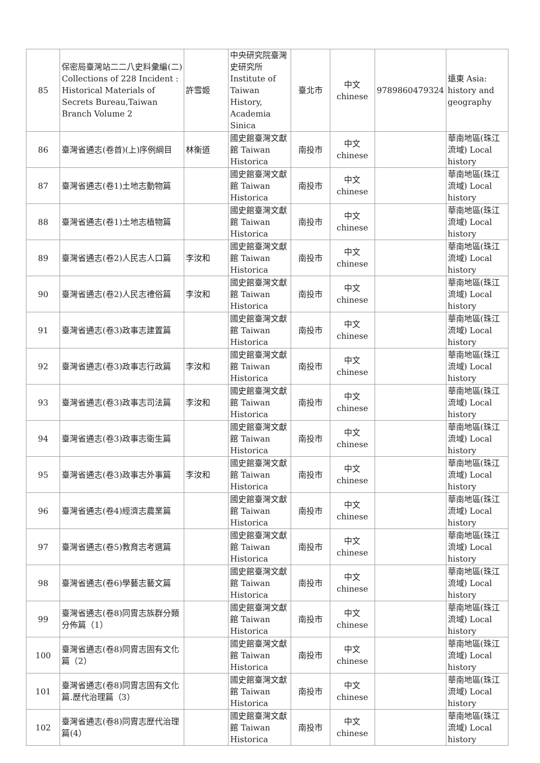| 85 | 保密局臺灣站二二八史料彙編(二) Collections of 228 Incident : Historical Materials of Secrets Bureau,Taiwan Branch Volume 2 | 許雪姬 | 中央研究院臺灣史研究所 Institute of Taiwan History, Academia Sinica | 臺北市 | 中文 chinese | 9789860479324 | 遠東 Asia: history and geography |
| 86 | 臺灣省通志(卷首)(上)序例綱目 | 林衡道 | 國史館臺灣文獻館 Taiwan Historica | 南投市 | 中文 chinese | | 華南地區(珠江流域) Local history |
| 87 | 臺灣省通志(卷1)土地志動物篇 | | 國史館臺灣文獻館 Taiwan Historica | 南投市 | 中文 chinese | | 華南地區(珠江流域) Local history |
| 88 | 臺灣省通志(卷1)土地志植物篇 | | 國史館臺灣文獻館 Taiwan Historica | 南投市 | 中文 chinese | | 華南地區(珠江流域) Local history |
| 89 | 臺灣省通志(卷2)人民志人口篇 | 李汝和 | 國史館臺灣文獻館 Taiwan Historica | 南投市 | 中文 chinese | | 華南地區(珠江流域) Local history |
| 90 | 臺灣省通志(卷2)人民志禮俗篇 | 李汝和 | 國史館臺灣文獻館 Taiwan Historica | 南投市 | 中文 chinese | | 華南地區(珠江流域) Local history |
| 91 | 臺灣省通志(卷3)政事志建置篇 | | 國史館臺灣文獻館 Taiwan Historica | 南投市 | 中文 chinese | | 華南地區(珠江流域) Local history |
| 92 | 臺灣省通志(卷3)政事志行政篇 | 李汝和 | 國史館臺灣文獻館 Taiwan Historica | 南投市 | 中文 chinese | | 華南地區(珠江流域) Local history |
| 93 | 臺灣省通志(卷3)政事志司法篇 | 李汝和 | 國史館臺灣文獻館 Taiwan Historica | 南投市 | 中文 chinese | | 華南地區(珠江流域) Local history |
| 94 | 臺灣省通志(卷3)政事志衛生篇 | | 國史館臺灣文獻館 Taiwan Historica | 南投市 | 中文 chinese | | 華南地區(珠江流域) Local history |
| 95 | 臺灣省通志(卷3)政事志外事篇 | 李汝和 | 國史館臺灣文獻館 Taiwan Historica | 南投市 | 中文 chinese | | 華南地區(珠江流域) Local history |
| 96 | 臺灣省通志(卷4)經濟志農業篇 | | 國史館臺灣文獻館 Taiwan Historica | 南投市 | 中文 chinese | | 華南地區(珠江流域) Local history |
| 97 | 臺灣省通志(卷5)教育志考選篇 | | 國史館臺灣文獻館 Taiwan Historica | 南投市 | 中文 chinese | | 華南地區(珠江流域) Local history |
| 98 | 臺灣省通志(卷6)學藝志藝文篇 | | 國史館臺灣文獻館 Taiwan Historica | 南投市 | 中文 chinese | | 華南地區(珠江流域) Local history |
| 99 | 臺灣省通志(卷8)同胄志族群分類分佈篇（1） | | 國史館臺灣文獻館 Taiwan Historica | 南投市 | 中文 chinese | | 華南地區(珠江流域) Local history |
| 100 | 臺灣省通志(卷8)同胄志固有文化篇（2） | | 國史館臺灣文獻館 Taiwan Historica | 南投市 | 中文 chinese | | 華南地區(珠江流域) Local history |
| 101 | 臺灣省通志(卷8)同胄志固有文化篇.歷代治理篇（3） | | 國史館臺灣文獻館 Taiwan Historica | 南投市 | 中文 chinese | | 華南地區(珠江流域) Local history |
| 102 | 臺灣省通志(卷8)同胄志歷代治理篇(4） | | 國史館臺灣文獻館 Taiwan Historica | 南投市 | 中文 chinese | | 華南地區(珠江流域) Local history |